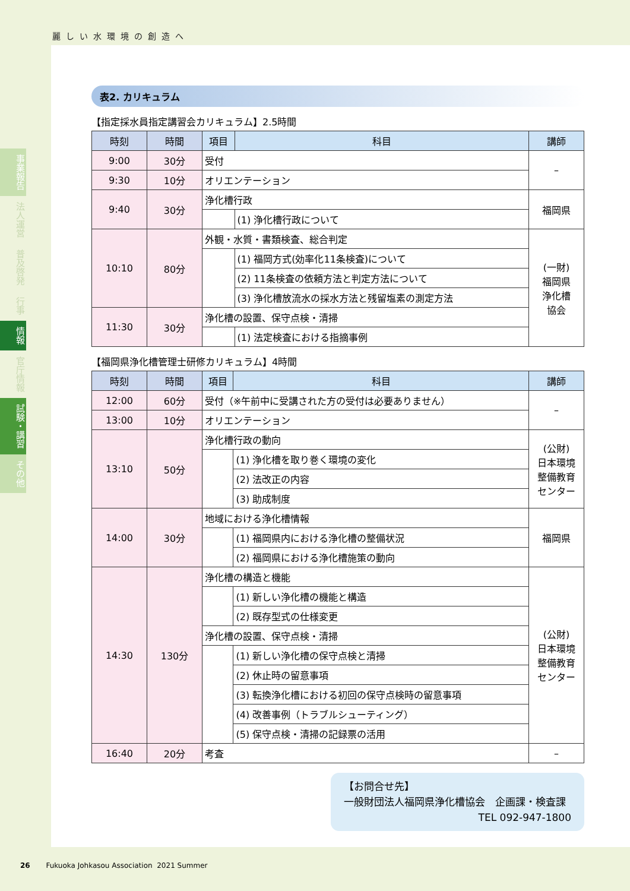麗しい水環境の創造へ
事業報告
法人運営
普及啓発
行事
情報
官庁情報
試験・講習
その他
表2. カリキュラム
【指定採水員指定講習会カリキュラム】2.5時間
| 時刻 | 時間 | 項目 | 科目 | 講師 |
| --- | --- | --- | --- | --- |
| 9:00 | 30分 | 受付 | | – |
| 9:30 | 10分 | オリエンテーション | | |
| 9:40 | 30分 | 浄化槽行政 | | 福岡県 |
| | | | (1) 浄化槽行政について | |
| 10:10 | 80分 | 外観・水質・書類検査、総合判定 | | (一財) 福岡県 浄化槽 協会 |
| | | | (1) 福岡方式(効率化11条検査)について | |
| | | | (2) 11条検査の依頼方法と判定方法について | |
| | | | (3) 浄化槽放流水の採水方法と残留塩素の測定方法 | |
| 11:30 | 30分 | 浄化槽の設置、保守点検・清掃 | | |
| | | | (1) 法定検査における指摘事例 | |
【福岡県浄化槽管理士研修カリキュラム】4時間
| 時刻 | 時間 | 項目 | 科目 | 講師 |
| --- | --- | --- | --- | --- |
| 12:00 | 60分 | 受付（※午前中に受講された方の受付は必要ありません） | | – |
| 13:00 | 10分 | オリエンテーション | | |
| 13:10 | 50分 | 浄化槽行政の動向 | | (公財) 日本環境 整備教育 センター |
| | | | (1) 浄化槽を取り巻く環境の変化 | |
| | | | (2) 法改正の内容 | |
| | | | (3) 助成制度 | |
| 14:00 | 30分 | 地域における浄化槽情報 | | 福岡県 |
| | | | (1) 福岡県内における浄化槽の整備状況 | |
| | | | (2) 福岡県における浄化槽施策の動向 | |
| 14:30 | 130分 | 浄化槽の構造と機能 | | (公財) 日本環境 整備教育 センター |
| | | | (1) 新しい浄化槽の機能と構造 | |
| | | | (2) 既存型式の仕様変更 | |
| | | 浄化槽の設置、保守点検・清掃 | | |
| | | | (1) 新しい浄化槽の保守点検と清掃 | |
| | | | (2) 休止時の留意事項 | |
| | | | (3) 転換浄化槽における初回の保守点検時の留意事項 | |
| | | | (4) 改善事例（トラブルシューティング） | |
| | | | (5) 保守点検・清掃の記録票の活用 | |
| 16:40 | 20分 | 考査 | | – |
【お問合せ先】
一般財団法人福岡県浄化槽協会　企画課・検査課
TEL 092-947-1800
26 Fukuoka Johkasou Association 2021 Summer